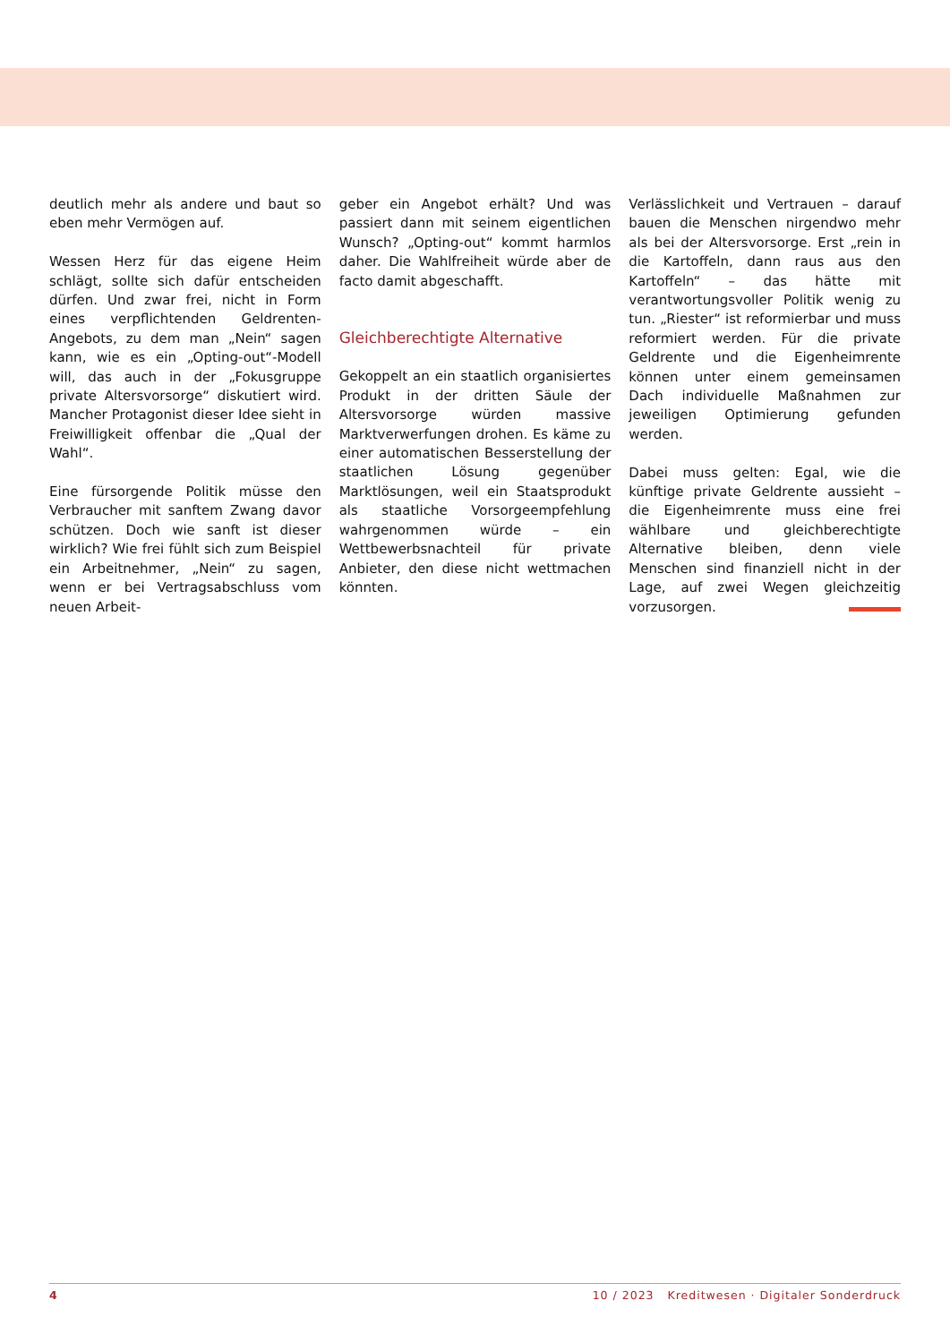deutlich mehr als andere und baut so eben mehr Vermögen auf.
Wessen Herz für das eigene Heim schlägt, sollte sich dafür entscheiden dürfen. Und zwar frei, nicht in Form eines verpflichtenden Geldrenten-Angebots, zu dem man „Nein“ sagen kann, wie es ein „Opting-out“-Modell will, das auch in der „Fokusgruppe private Altersvorsorge“ diskutiert wird. Mancher Protagonist dieser Idee sieht in Freiwilligkeit offenbar die „Qual der Wahl“.
Eine fürsorgende Politik müsse den Verbraucher mit sanftem Zwang davor schützen. Doch wie sanft ist dieser wirklich? Wie frei fühlt sich zum Beispiel ein Arbeitnehmer, „Nein“ zu sagen, wenn er bei Vertragsabschluss vom neuen Arbeit-
geber ein Angebot erhält? Und was passiert dann mit seinem eigentlichen Wunsch? „Opting-out“ kommt harmlos daher. Die Wahlfreiheit würde aber de facto damit abgeschafft.
Gleichberechtigte Alternative
Gekoppelt an ein staatlich organisiertes Produkt in der dritten Säule der Altersvorsorge würden massive Marktverwerfungen drohen. Es käme zu einer automatischen Besserstellung der staatlichen Lösung gegenüber Marktlösungen, weil ein Staatsprodukt als staatliche Vorsorgeempfehlung wahrgenommen würde – ein Wettbewerbsnachteil für private Anbieter, den diese nicht wettmachen könnten.
Verlässlichkeit und Vertrauen – darauf bauen die Menschen nirgendwo mehr als bei der Altersvorsorge. Erst „rein in die Kartoffeln, dann raus aus den Kartoffeln“ – das hätte mit verantwortungsvoller Politik wenig zu tun. „Riester“ ist reformierbar und muss reformiert werden. Für die private Geldrente und die Eigenheimrente können unter einem gemeinsamen Dach individuelle Maßnahmen zur jeweiligen Optimierung gefunden werden.
Dabei muss gelten: Egal, wie die künftige private Geldrente aussieht – die Eigenheimrente muss eine frei wählbare und gleichberechtigte Alternative bleiben, denn viele Menschen sind finanziell nicht in der Lage, auf zwei Wegen gleichzeitig vorzusorgen.
4 10 / 2023 Kreditwesen · Digitaler Sonderdruck